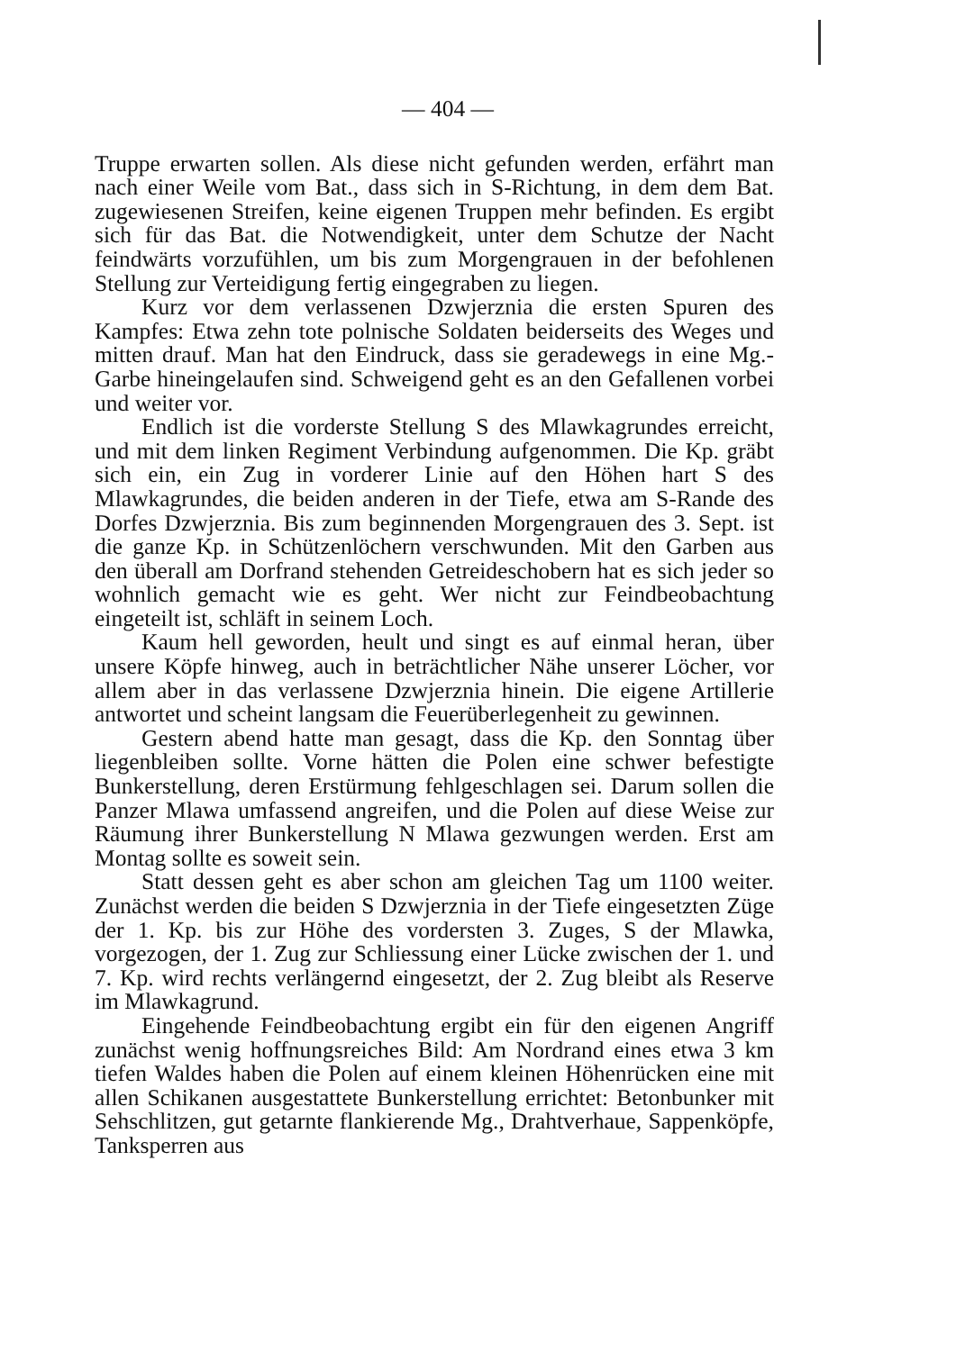— 404 —
Truppe erwarten sollen. Als diese nicht gefunden werden, erfährt man nach einer Weile vom Bat., dass sich in S-Richtung, in dem dem Bat. zugewiesenen Streifen, keine eigenen Truppen mehr befinden. Es ergibt sich für das Bat. die Notwendigkeit, unter dem Schutze der Nacht feindwärts vorzufühlen, um bis zum Morgengrauen in der befohlenen Stellung zur Verteidigung fertig eingegraben zu liegen.
Kurz vor dem verlassenen Dzwjerznia die ersten Spuren des Kampfes: Etwa zehn tote polnische Soldaten beiderseits des Weges und mitten drauf. Man hat den Eindruck, dass sie geradewegs in eine Mg.-Garbe hineingelaufen sind. Schweigend geht es an den Gefallenen vorbei und weiter vor.
Endlich ist die vorderste Stellung S des Mlawkagrundes erreicht, und mit dem linken Regiment Verbindung aufgenommen. Die Kp. gräbt sich ein, ein Zug in vorderer Linie auf den Höhen hart S des Mlawkagrundes, die beiden anderen in der Tiefe, etwa am S-Rande des Dorfes Dzwjerznia. Bis zum beginnenden Morgengrauen des 3. Sept. ist die ganze Kp. in Schützenlöchern verschwunden. Mit den Garben aus den überall am Dorfrand stehenden Getreideschobern hat es sich jeder so wohnlich gemacht wie es geht. Wer nicht zur Feindbeobachtung eingeteilt ist, schläft in seinem Loch.
Kaum hell geworden, heult und singt es auf einmal heran, über unsere Köpfe hinweg, auch in beträchtlicher Nähe unserer Löcher, vor allem aber in das verlassene Dzwjerznia hinein. Die eigene Artillerie antwortet und scheint langsam die Feuerüberlegenheit zu gewinnen.
Gestern abend hatte man gesagt, dass die Kp. den Sonntag über liegenbleiben sollte. Vorne hätten die Polen eine schwer befestigte Bunkerstellung, deren Erstürmung fehlgeschlagen sei. Darum sollen die Panzer Mlawa umfassend angreifen, und die Polen auf diese Weise zur Räumung ihrer Bunkerstellung N Mlawa gezwungen werden. Erst am Montag sollte es soweit sein.
Statt dessen geht es aber schon am gleichen Tag um 1100 weiter. Zunächst werden die beiden S Dzwjerznia in der Tiefe eingesetzten Züge der 1. Kp. bis zur Höhe des vordersten 3. Zuges, S der Mlawka, vorgezogen, der 1. Zug zur Schliessung einer Lücke zwischen der 1. und 7. Kp. wird rechts verlängernd eingesetzt, der 2. Zug bleibt als Reserve im Mlawkagrund.
Eingehende Feindbeobachtung ergibt ein für den eigenen Angriff zunächst wenig hoffnungsreiches Bild: Am Nordrand eines etwa 3 km tiefen Waldes haben die Polen auf einem kleinen Höhenrücken eine mit allen Schikanen ausgestattete Bunkerstellung errichtet: Betonbunker mit Sehschlitzen, gut getarnte flankierende Mg., Drahtverhaue, Sappenköpfe, Tanksperren aus